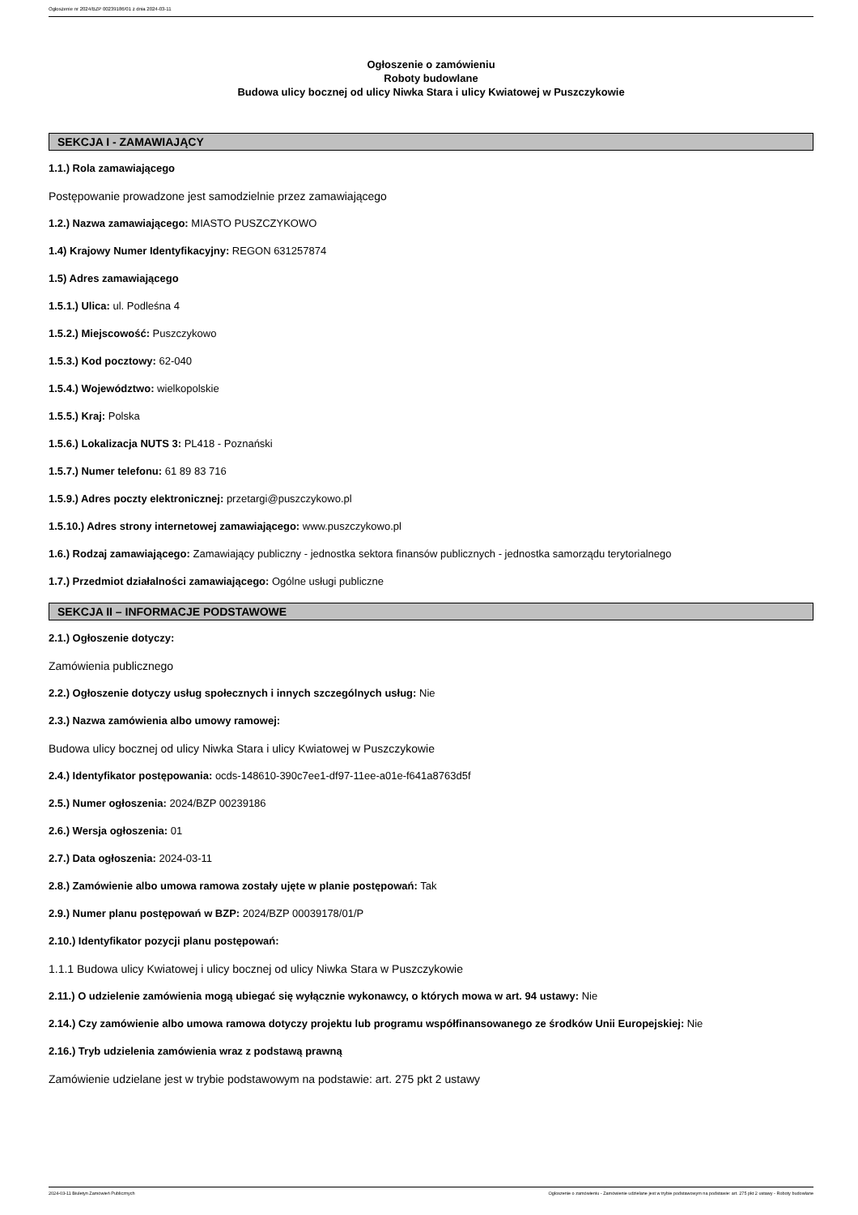Ogłoszenie nr 2024/BZP 00239186/01 z dnia 2024-03-11
Ogłoszenie o zamówieniu
Roboty budowlane
Budowa ulicy bocznej od ulicy Niwka Stara i ulicy Kwiatowej w Puszczykowie
SEKCJA I - ZAMAWIAJĄCY
1.1.) Rola zamawiającego
Postępowanie prowadzone jest samodzielnie przez zamawiającego
1.2.) Nazwa zamawiającego: MIASTO PUSZCZYKOWO
1.4) Krajowy Numer Identyfikacyjny: REGON 631257874
1.5) Adres zamawiającego
1.5.1.) Ulica: ul. Podleśna 4
1.5.2.) Miejscowość: Puszczykowo
1.5.3.) Kod pocztowy: 62-040
1.5.4.) Województwo: wielkopolskie
1.5.5.) Kraj: Polska
1.5.6.) Lokalizacja NUTS 3: PL418 - Poznański
1.5.7.) Numer telefonu: 61 89 83 716
1.5.9.) Adres poczty elektronicznej: przetargi@puszczykowo.pl
1.5.10.) Adres strony internetowej zamawiającego: www.puszczykowo.pl
1.6.) Rodzaj zamawiającego: Zamawiający publiczny - jednostka sektora finansów publicznych - jednostka samorządu terytorialnego
1.7.) Przedmiot działalności zamawiającego: Ogólne usługi publiczne
SEKCJA II – INFORMACJE PODSTAWOWE
2.1.) Ogłoszenie dotyczy:
Zamówienia publicznego
2.2.) Ogłoszenie dotyczy usług społecznych i innych szczególnych usług: Nie
2.3.) Nazwa zamówienia albo umowy ramowej:
Budowa ulicy bocznej od ulicy Niwka Stara i ulicy Kwiatowej w Puszczykowie
2.4.) Identyfikator postępowania: ocds-148610-390c7ee1-df97-11ee-a01e-f641a8763d5f
2.5.) Numer ogłoszenia: 2024/BZP 00239186
2.6.) Wersja ogłoszenia: 01
2.7.) Data ogłoszenia: 2024-03-11
2.8.) Zamówienie albo umowa ramowa zostały ujęte w planie postępowań: Tak
2.9.) Numer planu postępowań w BZP: 2024/BZP 00039178/01/P
2.10.) Identyfikator pozycji planu postępowań:
1.1.1 Budowa ulicy Kwiatowej i ulicy bocznej od ulicy Niwka Stara w Puszczykowie
2.11.) O udzielenie zamówienia mogą ubiegać się wyłącznie wykonawcy, o których mowa w art. 94 ustawy: Nie
2.14.) Czy zamówienie albo umowa ramowa dotyczy projektu lub programu współfinansowanego ze środków Unii Europejskiej: Nie
2.16.) Tryb udzielenia zamówienia wraz z podstawą prawną
Zamówienie udzielane jest w trybie podstawowym na podstawie: art. 275 pkt 2 ustawy
2024-03-11 Biuletyn Zamówień Publicznych Ogłoszenie o zamówieniu - Zamówienie udzielane jest w trybie podstawowym na podstawie: art. 275 pkt 2 ustawy - Roboty budowlane